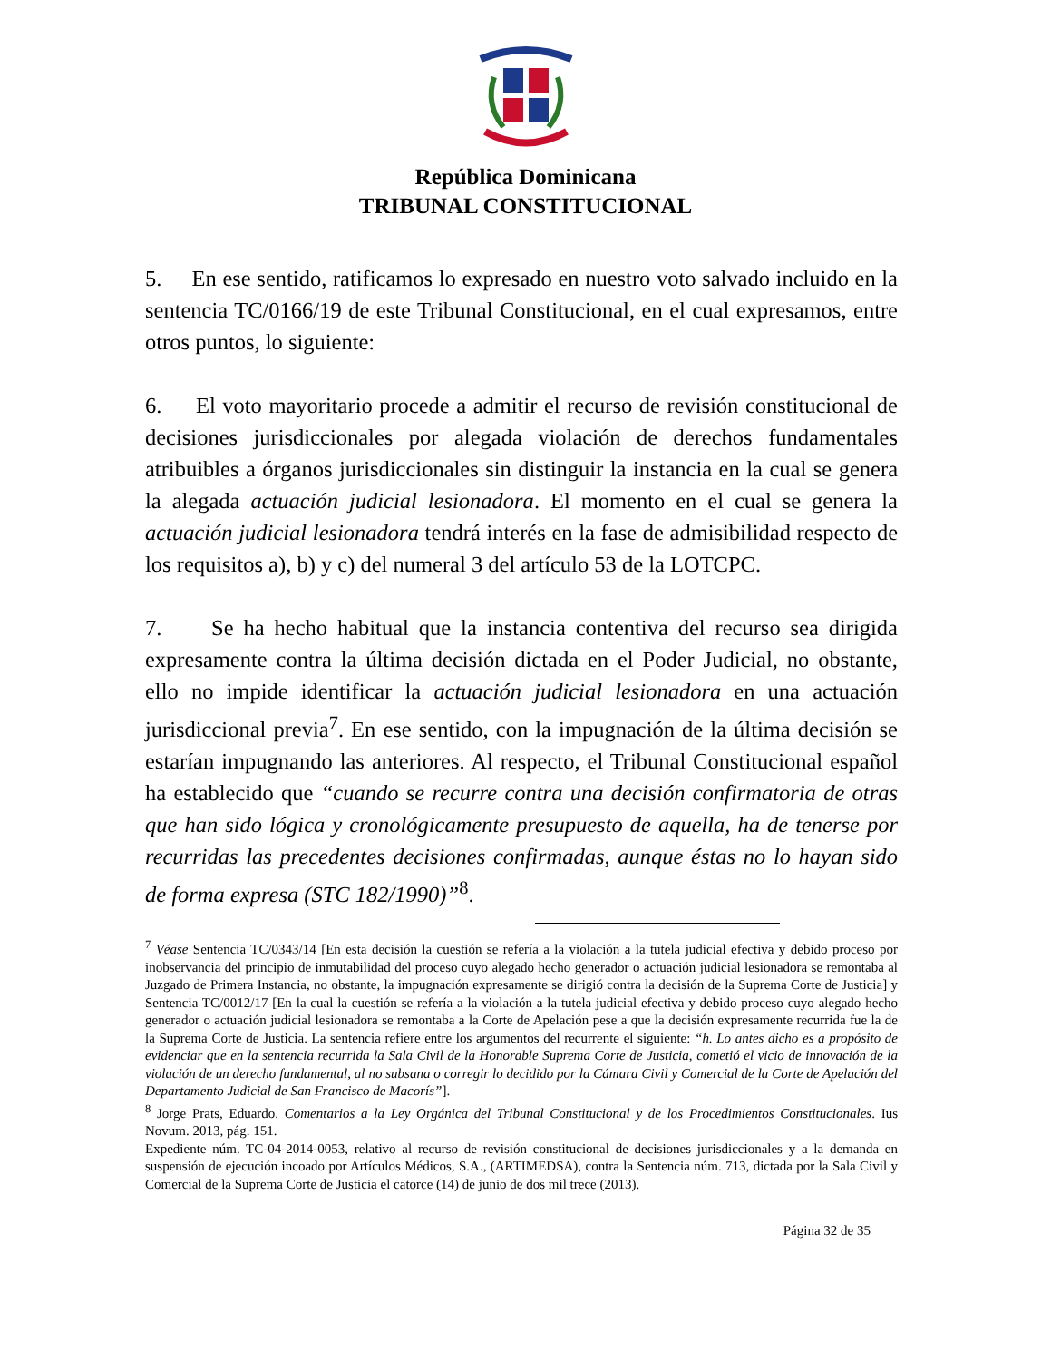República Dominicana
TRIBUNAL CONSTITUCIONAL
5. En ese sentido, ratificamos lo expresado en nuestro voto salvado incluido en la sentencia TC/0166/19 de este Tribunal Constitucional, en el cual expresamos, entre otros puntos, lo siguiente:
6. El voto mayoritario procede a admitir el recurso de revisión constitucional de decisiones jurisdiccionales por alegada violación de derechos fundamentales atribuibles a órganos jurisdiccionales sin distinguir la instancia en la cual se genera la alegada actuación judicial lesionadora. El momento en el cual se genera la actuación judicial lesionadora tendrá interés en la fase de admisibilidad respecto de los requisitos a), b) y c) del numeral 3 del artículo 53 de la LOTCPC.
7. Se ha hecho habitual que la instancia contentiva del recurso sea dirigida expresamente contra la última decisión dictada en el Poder Judicial, no obstante, ello no impide identificar la actuación judicial lesionadora en una actuación jurisdiccional previa<sup>7</sup>. En ese sentido, con la impugnación de la última decisión se estarían impugnando las anteriores. Al respecto, el Tribunal Constitucional español ha establecido que “cuando se recurre contra una decisión confirmatoria de otras que han sido lógica y cronológicamente presupuesto de aquella, ha de tenerse por recurridas las precedentes decisiones confirmadas, aunque éstas no lo hayan sido de forma expresa (STC 182/1990)”<sup>8</sup>.
<sup>7</sup> Véase Sentencia TC/0343/14 [En esta decisión la cuestión se refería a la violación a la tutela judicial efectiva y debido proceso por inobservancia del principio de inmutabilidad del proceso cuyo alegado hecho generador o actuación judicial lesionadora se remontaba al Juzgado de Primera Instancia, no obstante, la impugnación expresamente se dirigió contra la decisión de la Suprema Corte de Justicia] y Sentencia TC/0012/17 [En la cual la cuestión se refería a la violación a la tutela judicial efectiva y debido proceso cuyo alegado hecho generador o actuación judicial lesionadora se remontaba a la Corte de Apelación pese a que la decisión expresamente recurrida fue la de la Suprema Corte de Justicia. La sentencia refiere entre los argumentos del recurrente el siguiente: “h. Lo antes dicho es a propósito de evidenciar que en la sentencia recurrida la Sala Civil de la Honorable Suprema Corte de Justicia, cometió el vicio de innovación de la violación de un derecho fundamental, al no subsana o corregir lo decidido por la Cámara Civil y Comercial de la Corte de Apelación del Departamento Judicial de San Francisco de Macorís”].
<sup>8</sup> Jorge Prats, Eduardo. Comentarios a la Ley Orgánica del Tribunal Constitucional y de los Procedimientos Constitucionales. Ius Novum. 2013, pág. 151.
Expediente núm. TC-04-2014-0053, relativo al recurso de revisión constitucional de decisiones jurisdiccionales y a la demanda en suspensión de ejecución incoado por Artículos Médicos, S.A., (ARTIMEDSA), contra la Sentencia núm. 713, dictada por la Sala Civil y Comercial de la Suprema Corte de Justicia el catorce (14) de junio de dos mil trece (2013).
Página 32 de 35